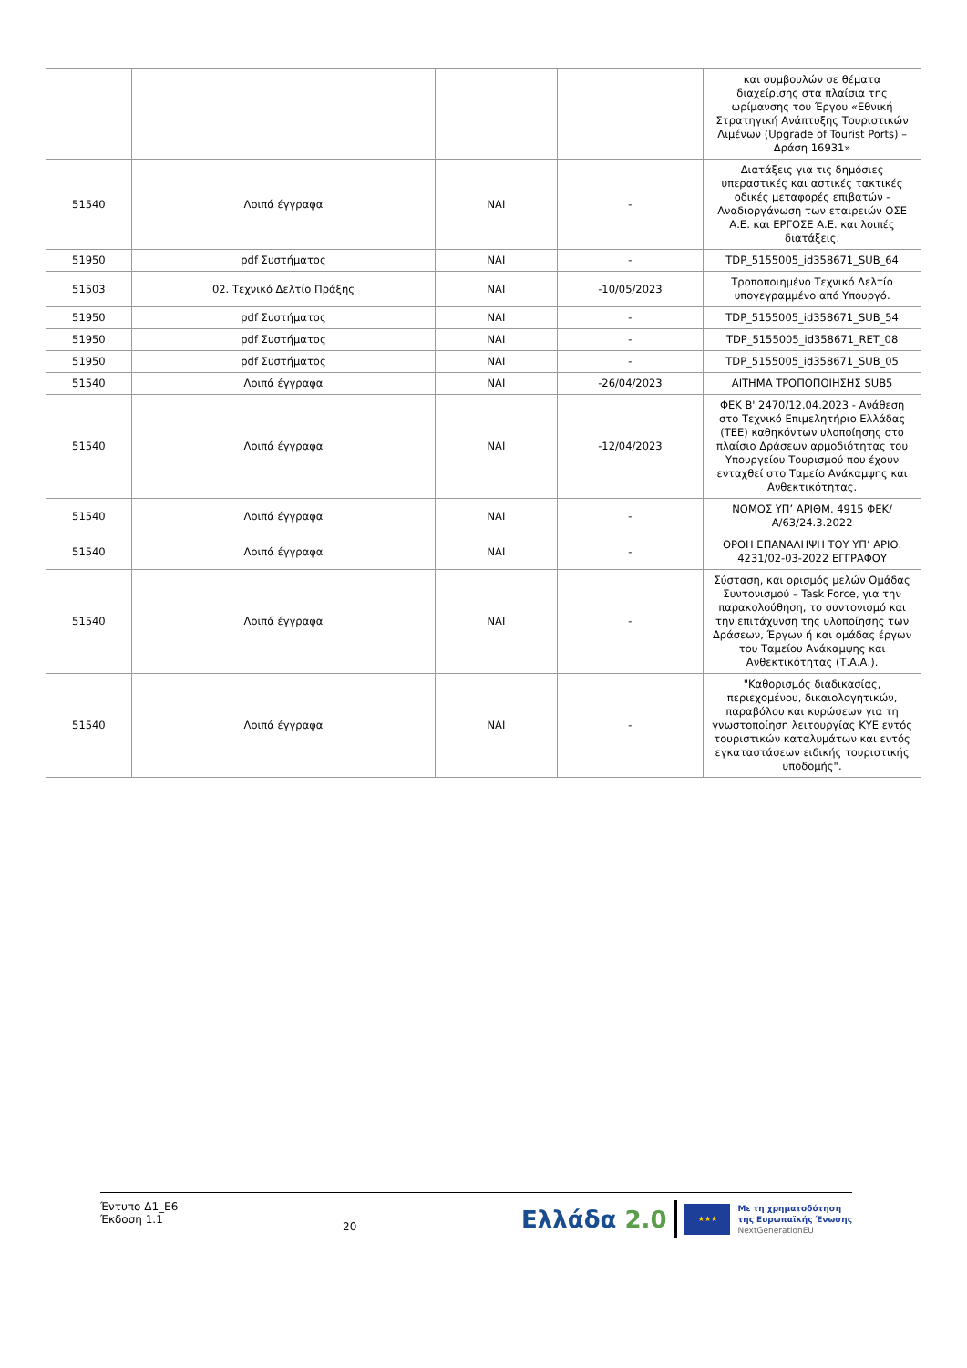| | | | | και συμβουλών σε θέματα διαχείρισης στα πλαίσια της ωρίμανσης του Έργου «Εθνική Στρατηγική Ανάπτυξης Τουριστικών Λιμένων (Upgrade of Tourist Ports) – Δράση 16931» |
| 51540 | Λοιπά έγγραφα | ΝΑΙ | - | Διατάξεις για τις δημόσιες υπεραστικές και αστικές τακτικές οδικές μεταφορές επιβατών - Αναδιοργάνωση των εταιρειών ΟΣΕ Α.Ε. και ΕΡΓΟΣΕ Α.Ε. και λοιπές διατάξεις. |
| 51950 | pdf Συστήματος | ΝΑΙ | - | TDP_5155005_id358671_SUB_64 |
| 51503 | 02. Τεχνικό Δελτίο Πράξης | ΝΑΙ | -10/05/2023 | Τροποποιημένο Τεχνικό Δελτίο υπογεγραμμένο από Υπουργό. |
| 51950 | pdf Συστήματος | ΝΑΙ | - | TDP_5155005_id358671_SUB_54 |
| 51950 | pdf Συστήματος | ΝΑΙ | - | TDP_5155005_id358671_RET_08 |
| 51950 | pdf Συστήματος | ΝΑΙ | - | TDP_5155005_id358671_SUB_05 |
| 51540 | Λοιπά έγγραφα | ΝΑΙ | -26/04/2023 | ΑΙΤΗΜΑ ΤΡΟΠΟΠΟΙΗΣΗΣ SUB5 |
| 51540 | Λοιπά έγγραφα | ΝΑΙ | -12/04/2023 | ΦΕΚ Β' 2470/12.04.2023 - Ανάθεση στο Τεχνικό Επιμελητήριο Ελλάδας (ΤΕΕ) καθηκόντων υλοποίησης στο πλαίσιο Δράσεων αρμοδιότητας του Υπουργείου Τουρισμού που έχουν ενταχθεί στο Ταμείο Ανάκαμψης και Ανθεκτικότητας. |
| 51540 | Λοιπά έγγραφα | ΝΑΙ | - | ΝΟΜΟΣ ΥΠ’ ΑΡΙΘΜ. 4915 ΦΕΚ/Α/63/24.3.2022 |
| 51540 | Λοιπά έγγραφα | ΝΑΙ | - | ΟΡΘΗ ΕΠΑΝΑΛΗΨΗ ΤΟΥ ΥΠ’ ΑΡΙΘ. 4231/02-03-2022 ΕΓΓΡΑΦΟΥ |
| 51540 | Λοιπά έγγραφα | ΝΑΙ | - | Σύσταση, και ορισμός μελών Ομάδας Συντονισμού – Task Force, για την παρακολούθηση, το συντονισμό και την επιτάχυνση της υλοποίησης των Δράσεων, Έργων ή και ομάδας έργων του Ταμείου Ανάκαμψης και Ανθεκτικότητας (Τ.Α.Α.). |
| 51540 | Λοιπά έγγραφα | ΝΑΙ | - | "Καθορισμός διαδικασίας, περιεχομένου, δικαιολογητικών, παραβόλου και κυρώσεων για τη γνωστοποίηση λειτουργίας ΚΥΕ εντός τουριστικών καταλυμάτων και εντός εγκαταστάσεων ειδικής τουριστικής υποδομής". |
Έντυπο Δ1_Ε6
Έκδοση 1.1
20
Ελλάδα 2.0
★★★
Με τη χρηματοδότηση
της Ευρωπαϊκής Ένωσης
NextGenerationEU